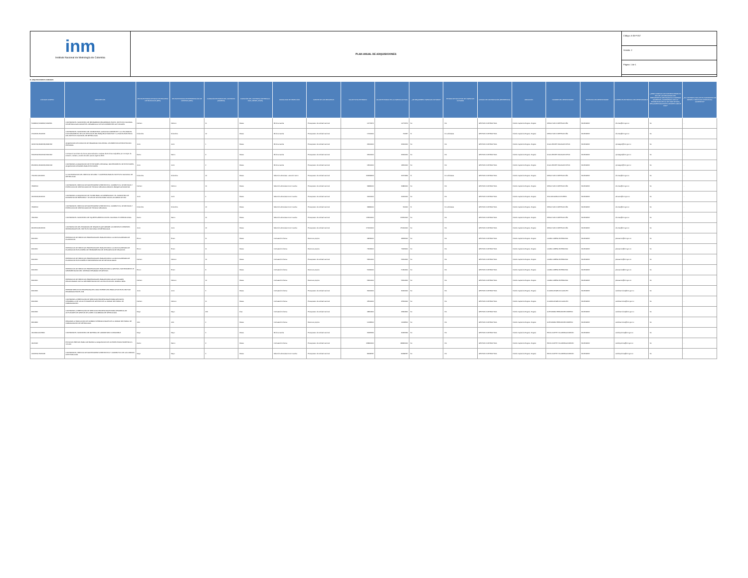inm
Instituto Nacional de Metrología de Colombia
PLAN ANUAL DE ADQUISICIONES
Código: A-05-F-057
Versión: 2
Página: 1 de 1
B. ADQUISICIONES PLANEADAS
| CÓDIGOS UNSPSC | DESCRIPCIÓN | FECHA ESTIMADA DE INICIO DE PROCESO DE SELECCIÓN (MES) | FECHA ESTIMADA DE PRESENTACIÓN DE OFERTAS (MES) | DURACIÓN ESTIMADA DEL CONTRATO (NÚMERO) | DURACIÓN DEL CONTRATO (INTERVALO: DÍAS, MESES, AÑOS) | MODALIDAD DE SELECCIÓN | FUENTE DE LOS RECURSOS | VALOR TOTAL ESTIMADO | VALOR ESTIMADO EN LA VIGENCIA ACTUAL | ¿SE REQUIEREN VIGENCIAS FUTURAS? | ESTADO DE SOLICITUD DE VIGENCIAS FUTURAS | UNIDAD DE CONTRATACIÓN (REFERENCIA) | UBICACIÓN | NOMBRE DEL RESPONSABLE | TELÉFONO DEL RESPONSABLE | CORREO ELECTRÓNICO DEL RESPONSABLE | ¿DEBE CUMPLIR CON INVERTIR MÍNIMO EL 30% DE LOS RECURSOS DEL PRESUPUESTO DESTINADOS A COMPRAR ALIMENTOS, CUMPLIENDO CON LO ESTABLECIDO EN LA LEY 2046 DE 2020, REGLAMENTADA POR EL DECRETO 248 DE 2021? | ¿EL CONTRATO INCLUYE EL SUMINISTRO DE BIENES Y SERVICIOS DISTINTOS A ALIMENTOS? |
| --- | --- | --- | --- | --- | --- | --- | --- | --- | --- | --- | --- | --- | --- | --- | --- | --- | --- | --- |
| 50182001;50192301;50192501 | CONTRATAR EL SUMINISTRO DE REFRIGERIOS REQUERIDOS POR EL INSTITUTO NACIONAL DE METROLOGÍA DURANTE EL DESARROLLO DE SUS DIFERENTES ACTIVIDADES. | Febrero | Febrero | 11 | Meses | Mínima cuantía | Presupuesto de entidad nacional | 14772674 | 14772674 | No | NA | GESTION CONTRACTUAL | Distrito Capital de Bogotá - Bogotá | DIEGO IVAN CORTES ACUÑA | 6012542222 | dicortes@inm.gov.co | No | - |
| 15101505;15101506 | CONTRATAR EL SUMINISTRO DE COMBUSTIBLE, GASOLINA CORRIENTE Y A.C.P.M; PARA EL FUNCIONAMIENTO DE LOS VEHÍCULOS DEL PARQUE AUTOMOTOR Y LA PLANTA ELÉCTRICA DEL INSTITUTO NACIONAL DE METROLOGÍA. | Diciembre | Diciembre | 12 | Meses | Mínima cuantía | Presupuesto de entidad nacional | 17000000 | 702237 | Sí | No solicitadas | GESTION CONTRACTUAL | Distrito Capital de Bogotá - Bogotá | DIEGO IVAN CORTES ACUÑA | 6012542222 | dicortes@inm.gov.co | No | - |
| 42131702;46181533;46181532 | ADQUISICIÓN DE DOTACIÓN DE SEGURIDAD INDUSTRIAL O ELEMENTOS DE PROTECCIÓN PERSONAL | Junio | Junio | 1 | Meses | Mínima cuantía | Presupuesto de entidad nacional | 26000000 | 26000000 | No | NA | GESTION CONTRACTUAL | Distrito Capital de Bogotá - Bogotá | OLGA JEANET MALAGON DEVIA | 6012542222 | ojmalagon@inm.gov.co | No | - |
| 53101502;53101504;53101602 | Contratar el suministro de bonos personalizados o tarjetas electronicas canjeables por concepto de dotacion, calzado y vestido de labor para la vigencia 2024. | Marzo | Marzo | 9 | Meses | Mínima cuantía | Presupuesto de entidad nacional | 26000000 | 26000000 | No | NA | GESTION CONTRACTUAL | Distrito Capital de Bogotá - Bogotá | OLGA JEANET MALAGON DEVIA | 6012542222 | ojmalagon@inm.gov.co | No | - |
| 85122201;46191603;46191618 | CONTRATAR LA ADQUISICIÓN DE EXTINTORES, RECARGA, MANTENIMIENTO DE EXTINTORES, ADQUISICIÓN DE BASES PARA EXTINTORES. | Junio | Junio | 2 | Meses | Mínima cuantía | Presupuesto de entidad nacional | 18500000 | 18500000 | No | NA | GESTION CONTRACTUAL | Distrito Capital de Bogotá - Bogotá | OLGA JEANET MALAGON DEVIA | 6012542222 | ojmalagon@inm.gov.co | No | - |
| 76111501;91111603 | LA CONTRATACION DEL SERVICIO DE ASEO Y CAFETERIA PARA EL INSTITUTO NACIONAL DE METROLOGIA. | Diciembre | Diciembre | 12 | Meses | Seleccion abreviada - acuerdo marco | Presupuesto de entidad nacional | 303299623 | 25274969 | Sí | No solicitadas | GESTION CONTRACTUAL | Distrito Capital de Bogotá - Bogotá | DIEGO IVAN CORTES ACUÑA | 6012542222 | dicortes@inm.gov.co | No | - |
| 78181500 | CONTRATAR EL SERVICIO DE MANTENIMIENTO PREVENTIVO, CORRECTIVO, DE REVISION Y EXPEDICION DE CERTIFICADOS DE TECNICO MECANICA PARA EL PARQUE AUTOMOTOR. | Febrero | Febrero | 10 | Meses | Selección abreviada menor cuantía | Presupuesto de entidad nacional | 34884000 | 34884000 | No | NA | GESTION CONTRACTUAL | Distrito Capital de Bogotá - Bogotá | DIEGO IVAN CORTES ACUÑA | 6012542222 | dicortes@inm.gov.co | No | - |
| 44103103;44122101 | CONTRATAR LA ADQUISICION DE TONER PARA LAS IMPRESORAS Y EL SUMINISTRO DE ELEMENTOS DE PAPELERÍA Y ÚTILES DE OFICINA PARA TODAS LAS ÁREAS DE INM. | Junio | Junio | 4 | Meses | Selección abreviada menor cuantía | Presupuesto de entidad nacional | 40000000 | 40000000 | No | NA | GESTION CONTRACTUAL | Distrito Capital de Bogotá - Bogotá | WILLIAM GIRALDO PUERTA | 6012542222 | almacen@inm.gov.co | No | - |
| 78181500 | CONTRATAR EL SERVICIO DE MANTENIMIENTO PREVENTIVO, CORRECTIVO, DE REVISION Y EXPEDICION DE CERTIFICADOS DE TECNICO MECANICA. | Diciembre | Diciembre | 12 | Meses | Selección abreviada menor cuantía | Presupuesto de entidad nacional | 34884000 | 500000 | Sí | No solicitadas | GESTION CONTRACTUAL | Distrito Capital de Bogotá - Bogotá | DIEGO IVAN CORTES ACUÑA | 6012542222 | dicortes@inm.gov.co | No | - |
| 78111500 | CONTRATAR EL SUMINISTRO DE TIQUETES AÉREOS A NIVEL NACIONAL E INTERNACIONAL. | Marzo | Marzo | 10 | Meses | Selección abreviada menor cuantía | Presupuesto de entidad nacional | 153500000 | 153500000 | No | NA | GESTION CONTRACTUAL | Distrito Capital de Bogotá - Bogotá | DIEGO IVAN CORTES ACUÑA | 6012542222 | dicortes@inm.gov.co | No | - |
| 84131501;84131503 | CONTRATACIÓN DEL PROGRAMA DE SEGUROS QUE AMPARE LOS BIENES E INTERESES PATRIMONIALES DEL INSTITUTO NACIONAL DE METROLOGÍA. | Junio | Junio | 12 | Meses | Selección abreviada menor cuantía | Presupuesto de entidad nacional | 270000000 | 270000000 | No | NA | GESTION CONTRACTUAL | Distrito Capital de Bogotá - Bogotá | DIEGO IVAN CORTES ACUÑA | 6012542222 | dicortes@inm.gov.co | No | - |
| 80111601 | PRESTACION DE SERVICIOS PROFESIONALES PARA APOYAR A LA OFICINA ASESORA DE PLANEACIÓN. | Enero | Enero | 11 | Meses | Contratación directa. | Recursos propios | 48636000 | 48636000 | No | NA | GESTION CONTRACTUAL | Distrito Capital de Bogotá - Bogotá | LAURA LORENA RIVERA ROA | 6012542222 | planeacion@inm.gov.co | No | - |
| 80111601 | PRESTACION DE SERVICIOS PROFESIONALES PARA APOYAR A LA OFICINA ASESORA DE PLANEACIÓN EN EL DISEÑO DE HERRAMIENTAS DE INTELIGENCIA DE NEGOCIOS. | Enero | Enero | 11 | Meses | Contratación directa. | Recursos propios | 73243000 | 73243000 | No | NA | GESTION CONTRACTUAL | Distrito Capital de Bogotá - Bogotá | LAURA LORENA RIVERA ROA | 6012542222 | planeacion@inm.gov.co | No | - |
| 80111601 | PRESTACION DE SERVICIOS PROFESIONALES PARA APOYAR A LA OFICINA ASESORA DE PLANEACIÓN EN EL DISEÑO E IMPLEMENTACION DE METODOLOGIAS. | Febrero | Febrero | 10 | Meses | Contratación directa. | Presupuesto de entidad nacional | 53614000 | 53614000 | No | NA | GESTION CONTRACTUAL | Distrito Capital de Bogotá - Bogotá | LAURA LORENA RIVERA ROA | 6012542222 | planeacion@inm.gov.co | No | - |
| 80111601 | PRESTACIÓN DE SERVICIOS PROFESIONALES PARA APOYAR LA GESTIÓN, SOSTENIMIENTO E IMPLEMENTACIÓN DEL SISTEMA INTEGRADO DE GESTIÓN. | Enero | Enero | 8 | Meses | Contratación directa. | Recursos propios | 51304000 | 51304000 | No | NA | GESTION CONTRACTUAL | Distrito Capital de Bogotá - Bogotá | LAURA LORENA RIVERA ROA | 6012542222 | planeacion@inm.gov.co | No | - |
| 80111601 | PRESTACION DE SERVICIOS PROFESIONALES PARA APOYAR LAS ACTIVIDADES RELACIONADAS CON LA IMPLEMENTACION DE LAS POLITICAS DEL MODELO MIPG. | Febrero | Febrero | 10 | Meses | Contratación directa. | Recursos propios | 53614000 | 53614000 | No | NA | GESTION CONTRACTUAL | Distrito Capital de Bogotá - Bogotá | LAURA LORENA RIVERA ROA | 6012542222 | planeacion@inm.gov.co | No | - |
| 80111600 | PRESTAR SERVICIOS PROFESIONALES COMO EXPERTO EN PRODUCTOS EN EL SECTOR PRIORIZADO POR EL INM. | Junio | Junio | 6 | Meses | Contratación directa. | Presupuesto de entidad nacional | 30000000 | 30000000 | No | NA | GESTION CONTRACTUAL | Distrito Capital de Bogotá - Bogotá | CLAUDIA ANGELICA GUILLEN | 6012542222 | subdirservicios@inm.gov.co | No | - |
| 80111600 | CONTRATAR LA PRESTACIÓN DE SERVICIOS PROFESIONALES PARA APOYAR EL DESARROLLO DE LAS ACTIVIDADES DE GESTIÓN DE LA UNIDAD SECTORIAL DE NORMALIZACIÓN. | Febrero | Febrero | 11 | Meses | Contratación directa. | Presupuesto de entidad nacional | 45500000 | 45500000 | No | NA | GESTION CONTRACTUAL | Distrito Capital de Bogotá - Bogotá | CLAUDIA ANGELICA GUILLEN | 6012542222 | subdirservicios@inm.gov.co | No | - |
| 80111600 | CONTRATAR LA PRESTACIÓN DE SERVICIOS PROFESIONALES PARA DESARROLLAR ACTIVIDADES DE GESTIÓN DE LA RED COLOMBIANA DE METROLOGÍA. | Mayo | Mayo | 219 | Días | Contratación directa. | Presupuesto de entidad nacional | 46814900 | 46814900 | No | NA | GESTION CONTRACTUAL | Distrito Capital de Bogotá - Bogotá | ALEXANDRA HERNANDEZ MORENO | 6012542222 | subdirservicios@inm.gov.co | No | - |
| 82111804 | REALIZAR LA TRADUCCIÓN DE NORMAS INTERNACIONALES DE LA UNIDAD SECTORIAL DE NORMALIZACIÓN DE METROLOGÍA. | Julio | Julio | 4 | Meses | Contratación directa. | Recursos propios | 10168500 | 10168500 | No | NA | GESTION CONTRACTUAL | Distrito Capital de Bogotá - Bogotá | ALEXANDRA HERNANDEZ MORENO | 6012542222 | subdirservicios@inm.gov.co | No | - |
| 41113000;41115800 | CONTRATAR EL SUMINISTRO DE MATERIAL DE LABORATORIO CONSUMIBLE. | Mayo | Mayo | 6 | Meses | Mínima cuantía | Presupuesto de entidad nacional | 30305634 | 30305634 | No | NA | GESTION CONTRACTUAL | Distrito Capital de Bogotá - Bogotá | EDNA JULIETH VILLARRAGA FARFÁN | 6012542222 | subdirquimica@inm.gov.co | No | - |
| 41115406 | ESTUDIOS PREVIOS PARA CONTRATAR LA ADQUISICIÓN DE UN ESPECTROFOTÓMETRO UV-VIS-NIR. | Marzo | Marzo | 9 | Meses | Contratación directa. | Presupuesto de entidad nacional | 468960000 | 468960000 | No | NA | GESTION CONTRACTUAL | Distrito Capital de Bogotá - Bogotá | EDNA JULIETH VILLARRAGA FARFÁN | 6012542222 | subdirquimica@inm.gov.co | No | - |
| 40161530;73152108 | CONTRATAR EL SERVICIO DE MANTENIMIENTO PREVENTIVO Y CORRECTIVO DE LAS CABINAS DE EXTRACCION. | Mayo | Mayo | 6 | Meses | Selección abreviada menor cuantía | Presupuesto de entidad nacional | 84098787 | 84098787 | No | NA | GESTION CONTRACTUAL | Distrito Capital de Bogotá - Bogotá | EDNA JULIETH VILLARRAGA FARFÁN | 6012542222 | subdirquimica@inm.gov.co | No | - |